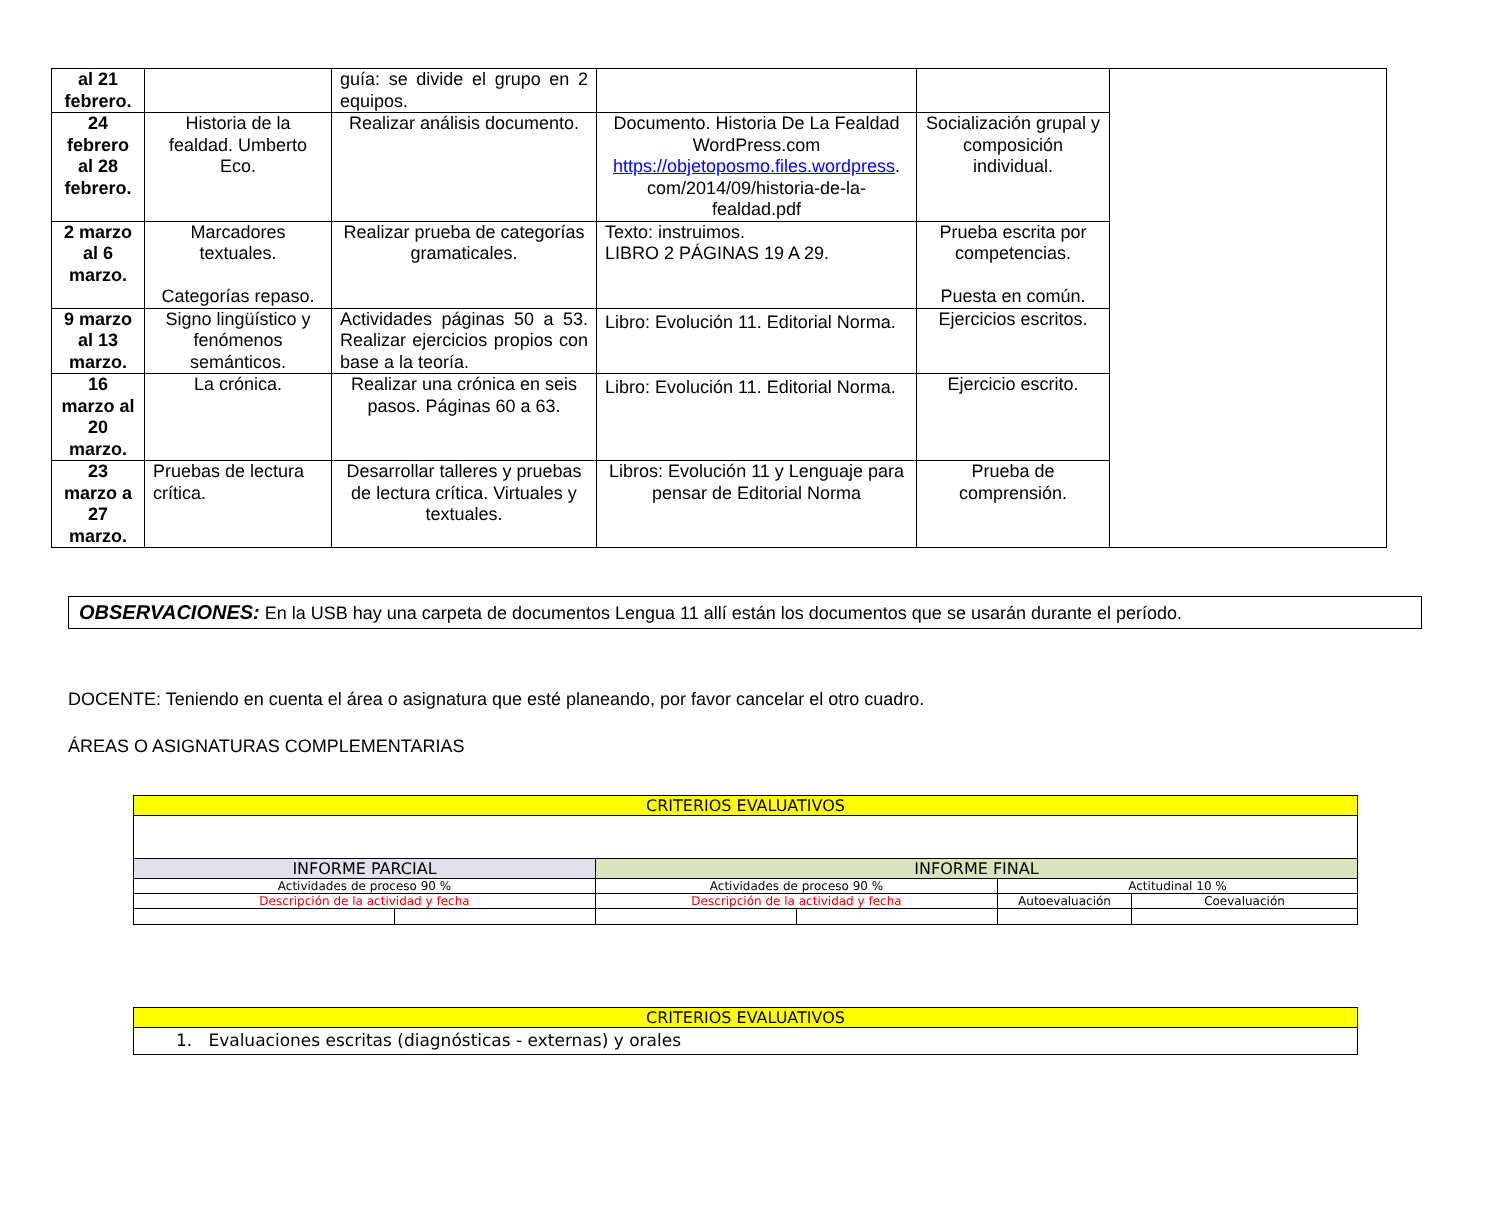| al 21 febrero. | | guía: se divide el grupo en 2 equipos. | | | |
| 24 febrero al 28 febrero. | Historia de la fealdad. Umberto Eco. | Realizar análisis documento. | Documento. Historia De La Fealdad WordPress.com https://objetoposmo.files.wordpress . com/2014/09/historia-de-la-fealdad.pdf | Socialización grupal y composición individual. | |
| 2 marzo al 6 marzo. | Marcadores textuales. Categorías repaso. | Realizar prueba de categorías gramaticales. | Texto: instruimos. LIBRO 2 PÁGINAS 19 A 29. | Prueba escrita por competencias. Puesta en común. | |
| 9 marzo al 13 marzo. | Signo lingüístico y fenómenos semánticos. | Actividades páginas 50 a 53. Realizar ejercicios propios con base a la teoría. | Libro: Evolución 11. Editorial Norma. | Ejercicios escritos. | |
| 16 marzo al 20 marzo. | La crónica. | Realizar una crónica en seis pasos. Páginas 60 a 63. | Libro: Evolución 11. Editorial Norma. | Ejercicio escrito. | |
| 23 marzo a 27 marzo. | Pruebas de lectura crítica. | Desarrollar talleres y pruebas de lectura crítica. Virtuales y textuales. | Libros: Evolución 11 y Lenguaje para pensar de Editorial Norma | Prueba de comprensión. | |
OBSERVACIONES: En la USB hay una carpeta de documentos Lengua 11 allí están los documentos que se usarán durante el período.
DOCENTE: Teniendo en cuenta el área o asignatura que esté planeando, por favor cancelar el otro cuadro.
ÁREAS O ASIGNATURAS COMPLEMENTARIAS
| CRITERIOS EVALUATIVOS | | | | | |
| INFORME PARCIAL | | INFORME FINAL | | | |
| Actividades de proceso 90 % | | Actividades de proceso 90 % | | Actitudinal 10 % | |
| Descripción de la actividad y fecha | | Descripción de la actividad y fecha | | Autoevaluación | Coevaluación |
| CRITERIOS EVALUATIVOS |
| 1. Evaluaciones escritas (diagnósticas - externas) y orales |